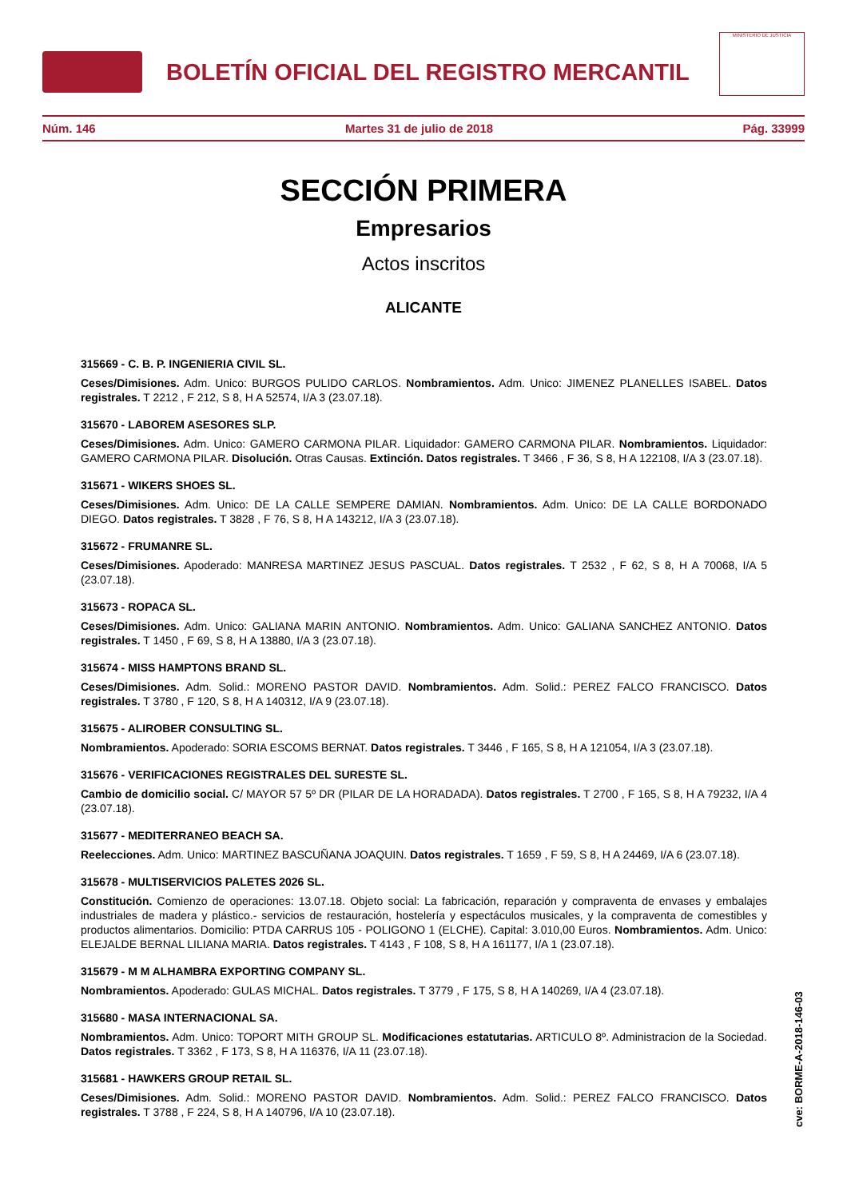BOLETÍN OFICIAL DEL REGISTRO MERCANTIL
MINISTERIO DE JUSTICIA
Núm. 146 Martes 31 de julio de 2018 Pág. 33999
SECCIÓN PRIMERA
Empresarios
Actos inscritos
ALICANTE
315669 - C. B. P. INGENIERIA CIVIL SL.
Ceses/Dimisiones. Adm. Unico: BURGOS PULIDO CARLOS. Nombramientos. Adm. Unico: JIMENEZ PLANELLES ISABEL. Datos registrales. T 2212 , F 212, S 8, H A 52574, I/A 3 (23.07.18).
315670 - LABOREM ASESORES SLP.
Ceses/Dimisiones. Adm. Unico: GAMERO CARMONA PILAR. Liquidador: GAMERO CARMONA PILAR. Nombramientos. Liquidador: GAMERO CARMONA PILAR. Disolución. Otras Causas. Extinción. Datos registrales. T 3466 , F 36, S 8, H A 122108, I/A 3 (23.07.18).
315671 - WIKERS SHOES SL.
Ceses/Dimisiones. Adm. Unico: DE LA CALLE SEMPERE DAMIAN. Nombramientos. Adm. Unico: DE LA CALLE BORDONADO DIEGO. Datos registrales. T 3828 , F 76, S 8, H A 143212, I/A 3 (23.07.18).
315672 - FRUMANRE SL.
Ceses/Dimisiones. Apoderado: MANRESA MARTINEZ JESUS PASCUAL. Datos registrales. T 2532 , F 62, S 8, H A 70068, I/A 5 (23.07.18).
315673 - ROPACA SL.
Ceses/Dimisiones. Adm. Unico: GALIANA MARIN ANTONIO. Nombramientos. Adm. Unico: GALIANA SANCHEZ ANTONIO. Datos registrales. T 1450 , F 69, S 8, H A 13880, I/A 3 (23.07.18).
315674 - MISS HAMPTONS BRAND SL.
Ceses/Dimisiones. Adm. Solid.: MORENO PASTOR DAVID. Nombramientos. Adm. Solid.: PEREZ FALCO FRANCISCO. Datos registrales. T 3780 , F 120, S 8, H A 140312, I/A 9 (23.07.18).
315675 - ALIROBER CONSULTING SL.
Nombramientos. Apoderado: SORIA ESCOMS BERNAT. Datos registrales. T 3446 , F 165, S 8, H A 121054, I/A 3 (23.07.18).
315676 - VERIFICACIONES REGISTRALES DEL SURESTE SL.
Cambio de domicilio social. C/ MAYOR 57 5º DR (PILAR DE LA HORADADA). Datos registrales. T 2700 , F 165, S 8, H A 79232, I/A 4 (23.07.18).
315677 - MEDITERRANEO BEACH SA.
Reelecciones. Adm. Unico: MARTINEZ BASCUÑANA JOAQUIN. Datos registrales. T 1659 , F 59, S 8, H A 24469, I/A 6 (23.07.18).
315678 - MULTISERVICIOS PALETES 2026 SL.
Constitución. Comienzo de operaciones: 13.07.18. Objeto social: La fabricación, reparación y compraventa de envases y embalajes industriales de madera y plástico.- servicios de restauración, hostelería y espectáculos musicales, y la compraventa de comestibles y productos alimentarios. Domicilio: PTDA CARRUS 105 - POLIGONO 1 (ELCHE). Capital: 3.010,00 Euros. Nombramientos. Adm. Unico: ELEJALDE BERNAL LILIANA MARIA. Datos registrales. T 4143 , F 108, S 8, H A 161177, I/A 1 (23.07.18).
315679 - M M ALHAMBRA EXPORTING COMPANY SL.
Nombramientos. Apoderado: GULAS MICHAL. Datos registrales. T 3779 , F 175, S 8, H A 140269, I/A 4 (23.07.18).
315680 - MASA INTERNACIONAL SA.
Nombramientos. Adm. Unico: TOPORT MITH GROUP SL. Modificaciones estatutarias. ARTICULO 8º. Administracion de la Sociedad. Datos registrales. T 3362 , F 173, S 8, H A 116376, I/A 11 (23.07.18).
315681 - HAWKERS GROUP RETAIL SL.
Ceses/Dimisiones. Adm. Solid.: MORENO PASTOR DAVID. Nombramientos. Adm. Solid.: PEREZ FALCO FRANCISCO. Datos registrales. T 3788 , F 224, S 8, H A 140796, I/A 10 (23.07.18).
cve: BORME-A-2018-146-03